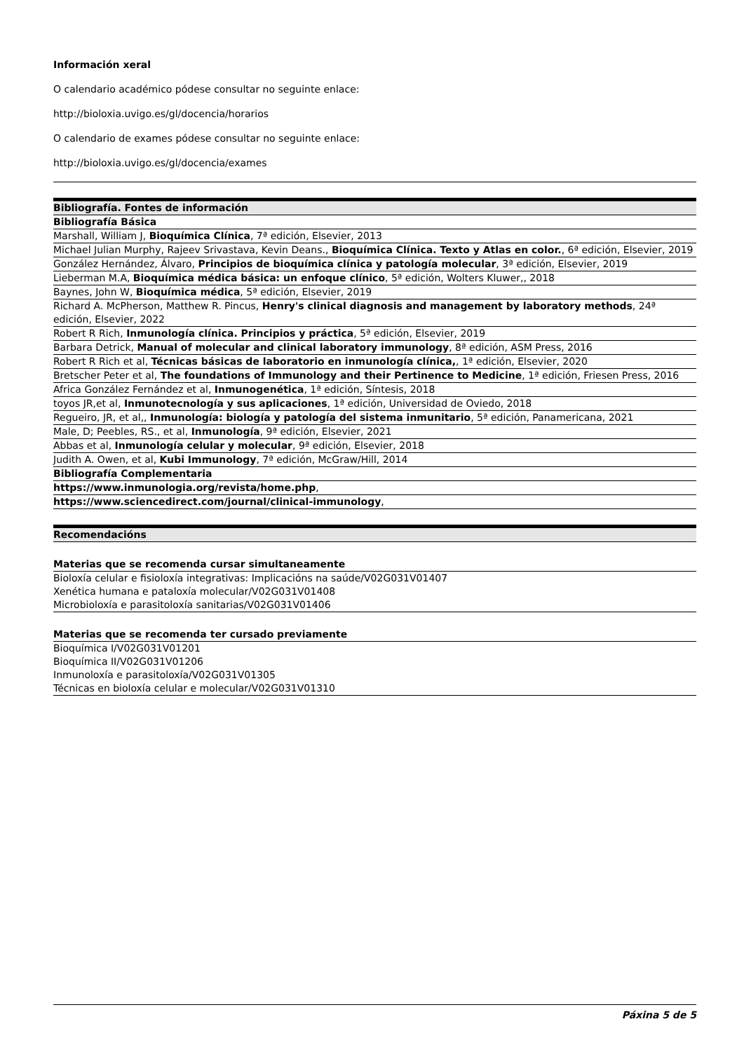Información xeral
O calendario académico pódese consultar no seguinte enlace:
http://bioloxia.uvigo.es/gl/docencia/horarios
O calendario de exames pódese consultar no seguinte enlace:
http://bioloxia.uvigo.es/gl/docencia/exames
| Bibliografía. Fontes de información |
| --- |
| Bibliografía Básica |
| Marshall, William J, Bioquímica Clínica , 7ª edición, Elsevier, 2013 |
| Michael Julian Murphy, Rajeev Srivastava, Kevin Deans., Bioquímica Clínica. Texto y Atlas en color. , 6ª edición, Elsevier, 2019 |
| González Hernández, Álvaro, Principios de bioquímica clínica y patología molecular , 3ª edición, Elsevier, 2019 |
| Lieberman M.A, Bioquímica médica básica: un enfoque clínico , 5ª edición, Wolters Kluwer,, 2018 |
| Baynes, John W, Bioquímica médica , 5ª edición, Elsevier, 2019 |
| Richard A. McPherson, Matthew R. Pincus, Henry's clinical diagnosis and management by laboratory methods , 24ª edición, Elsevier, 2022 |
| Robert R Rich, Inmunología clínica. Principios y práctica , 5ª edición, Elsevier, 2019 |
| Barbara Detrick, Manual of molecular and clinical laboratory immunology , 8ª edición, ASM Press, 2016 |
| Robert R Rich et al, Técnicas básicas de laboratorio en inmunología clínica, , 1ª edición, Elsevier, 2020 |
| Bretscher Peter et al, The foundations of Immunology and their Pertinence to Medicine , 1ª edición, Friesen Press, 2016 |
| Africa González Fernández et al, Inmunogenética , 1ª edición, Síntesis, 2018 |
| toyos JR,et al, Inmunotecnología y sus aplicaciones , 1ª edición, Universidad de Oviedo, 2018 |
| Regueiro, JR, et al,, Inmunología: biología y patología del sistema inmunitario , 5ª edición, Panamericana, 2021 |
| Male, D; Peebles, RS., et al, Inmunología , 9ª edición, Elsevier, 2021 |
| Abbas et al, Inmunología celular y molecular , 9ª edición, Elsevier, 2018 |
| Judith A. Owen, et al, Kubi Immunology , 7ª edición, McGraw/Hill, 2014 |
| Bibliografía Complementaria |
| https://www.inmunologia.org/revista/home.php , |
| https://www.sciencedirect.com/journal/clinical-immunology , |
| Recomendacións |
| --- |
| Materias que se recomenda cursar simultaneamente |
| --- |
| Bioloxía celular e fisioloxía integrativas: Implicacións na saúde/V02G031V01407 |
| Xenética humana e pataloxía molecular/V02G031V01408 |
| Microbioloxía e parasitoloxía sanitarias/V02G031V01406 |
| Materias que se recomenda ter cursado previamente |
| --- |
| Bioquímica I/V02G031V01201 |
| Bioquímica II/V02G031V01206 |
| Inmunoloxía e parasitoloxía/V02G031V01305 |
| Técnicas en bioloxía celular e molecular/V02G031V01310 |
Páxina 5 de 5